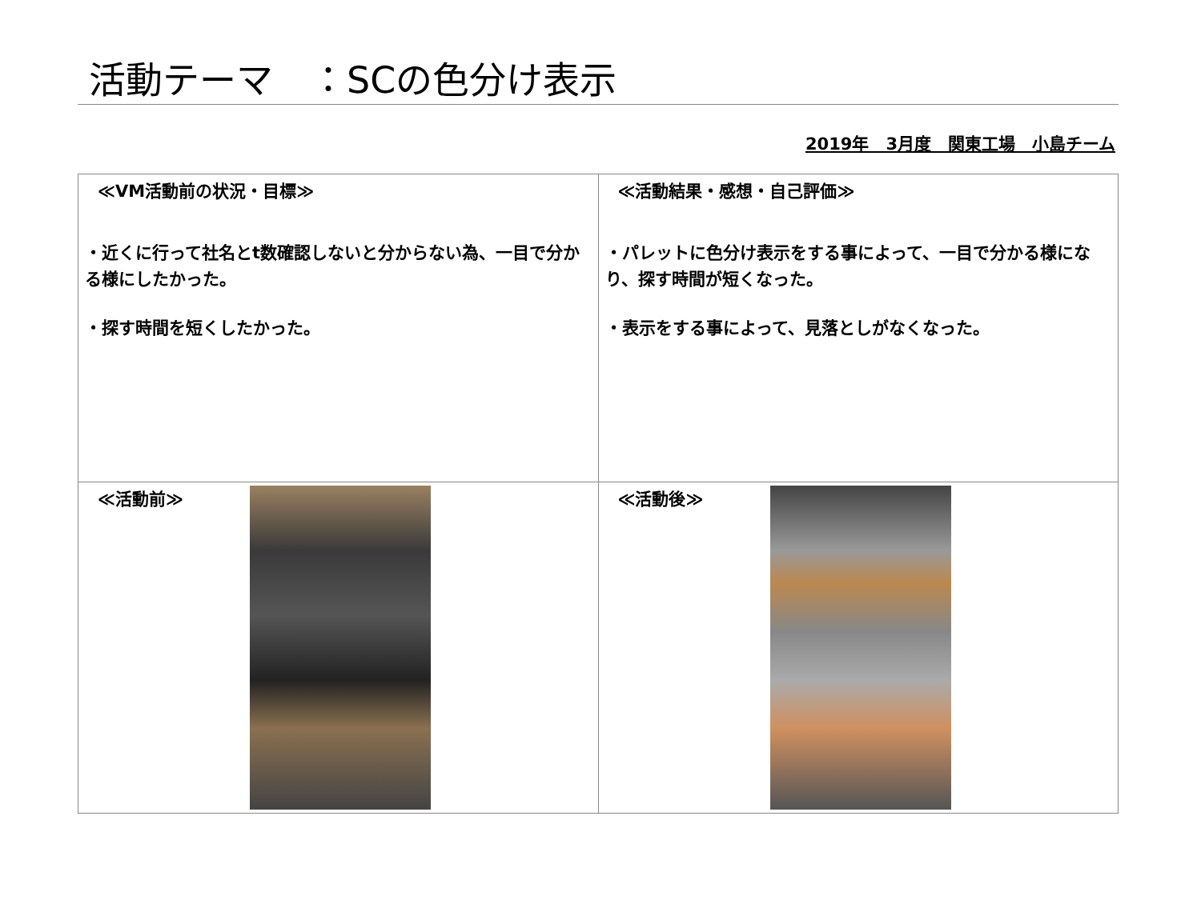活動テーマ　：SCの色分け表示
2019年　3月度　関東工場　小島チーム
| ≪VM活動前の状況・目標≫ ・近くに行って社名とt数確認しないと分からない為、一目で分かる様にしたかった。 ・探す時間を短くしたかった。 | ≪活動結果・感想・自己評価≫ ・パレットに色分け表示をする事によって、一目で分かる様になり、探す時間が短くなった。 ・表示をする事によって、見落としがなくなった。 |
| ≪活動前≫ | ≪活動後≫ |